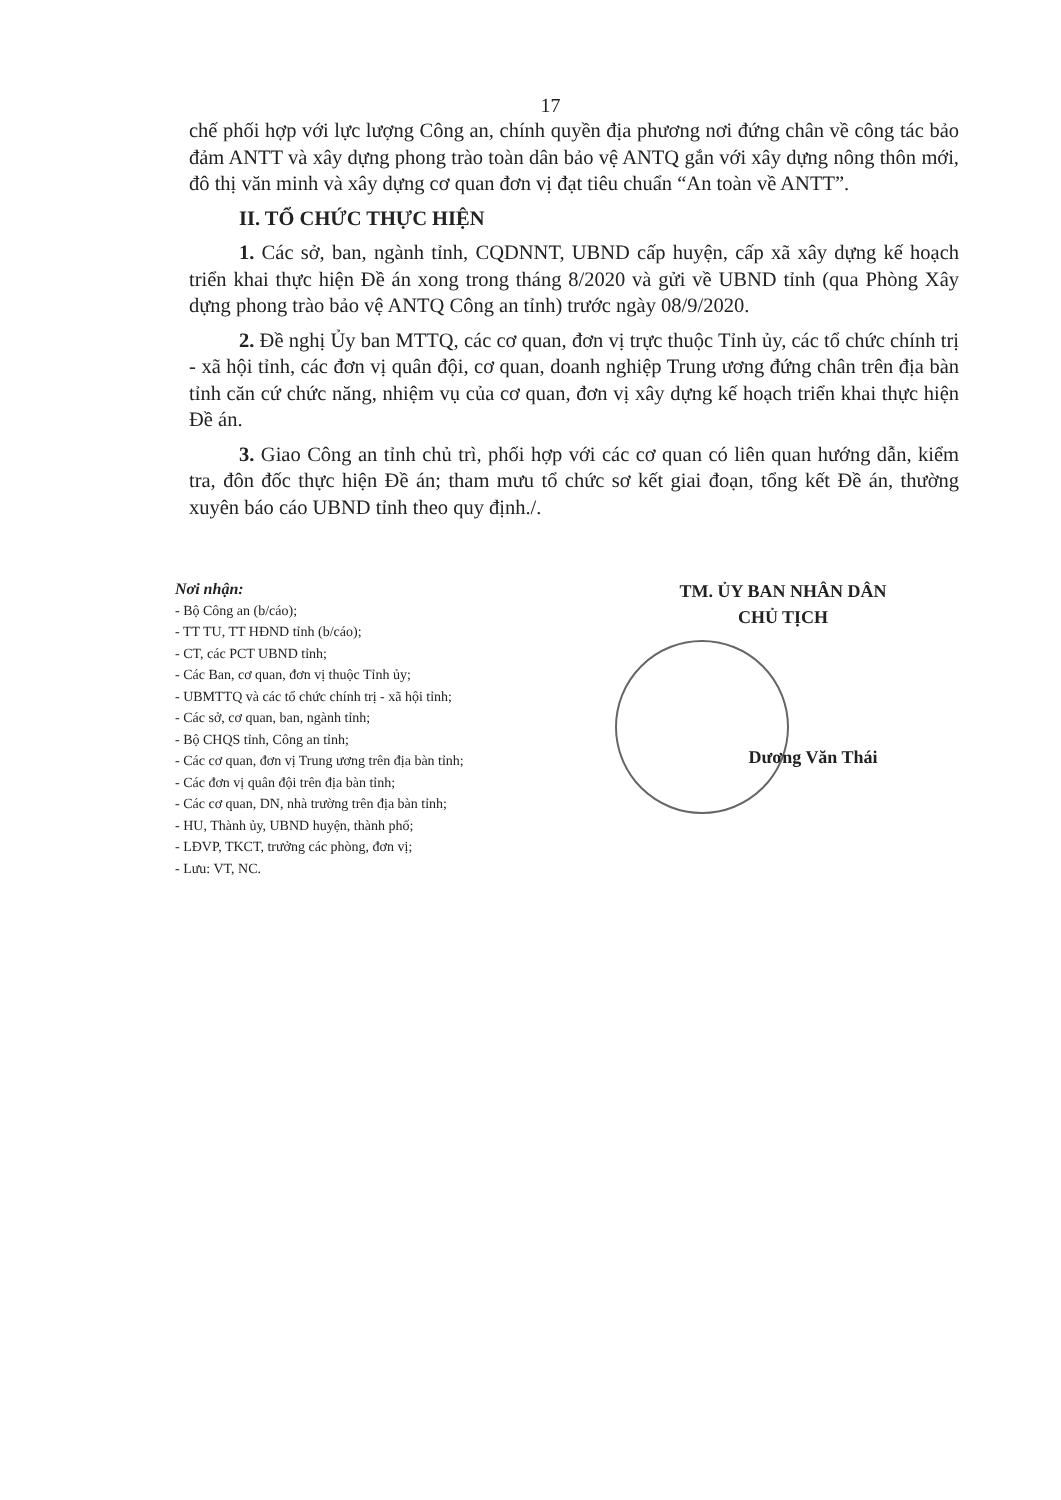17
chế phối hợp với lực lượng Công an, chính quyền địa phương nơi đứng chân về công tác bảo đảm ANTT và xây dựng phong trào toàn dân bảo vệ ANTQ gắn với xây dựng nông thôn mới, đô thị văn minh và xây dựng cơ quan đơn vị đạt tiêu chuẩn “An toàn về ANTT”.
II. TỔ CHỨC THỰC HIỆN
1. Các sở, ban, ngành tỉnh, CQDNNT, UBND cấp huyện, cấp xã xây dựng kế hoạch triển khai thực hiện Đề án xong trong tháng 8/2020 và gửi về UBND tỉnh (qua Phòng Xây dựng phong trào bảo vệ ANTQ Công an tỉnh) trước ngày 08/9/2020.
2. Đề nghị Ủy ban MTTQ, các cơ quan, đơn vị trực thuộc Tỉnh ủy, các tổ chức chính trị - xã hội tỉnh, các đơn vị quân đội, cơ quan, doanh nghiệp Trung ương đứng chân trên địa bàn tỉnh căn cứ chức năng, nhiệm vụ của cơ quan, đơn vị xây dựng kế hoạch triển khai thực hiện Đề án.
3. Giao Công an tỉnh chủ trì, phối hợp với các cơ quan có liên quan hướng dẫn, kiểm tra, đôn đốc thực hiện Đề án; tham mưu tổ chức sơ kết giai đoạn, tổng kết Đề án, thường xuyên báo cáo UBND tỉnh theo quy định./.
Nơi nhận:
- Bộ Công an (b/cáo);
- TT TU, TT HĐND tỉnh (b/cáo);
- CT, các PCT UBND tỉnh;
- Các Ban, cơ quan, đơn vị thuộc Tỉnh ủy;
- UBMTTQ và các tổ chức chính trị - xã hội tỉnh;
- Các sở, cơ quan, ban, ngành tỉnh;
- Bộ CHQS tỉnh, Công an tỉnh;
- Các cơ quan, đơn vị Trung ương trên địa bàn tỉnh;
- Các đơn vị quân đội trên địa bàn tỉnh;
- Các cơ quan, DN, nhà trường trên địa bàn tỉnh;
- HU, Thành ủy, UBND huyện, thành phố;
- LĐVP, TKCT, trưởng các phòng, đơn vị;
- Lưu: VT, NC.
TM. ỦY BAN NHÂN DÂN
CHỦ TỊCH
Dương Văn Thái